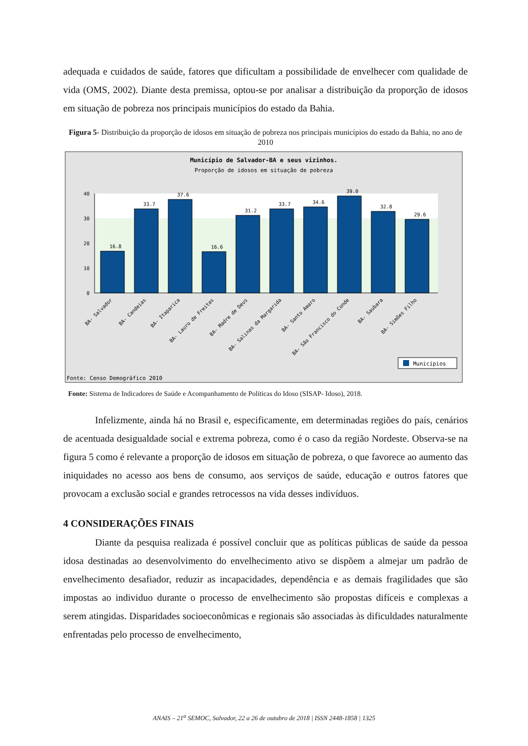adequada e cuidados de saúde, fatores que dificultam a possibilidade de envelhecer com qualidade de vida (OMS, 2002). Diante desta premissa, optou-se por analisar a distribuição da proporção de idosos em situação de pobreza nos principais municípios do estado da Bahia.
Figura 5- Distribuição da proporção de idosos em situação de pobreza nos principais municípios do estado da Bahia, no ano de 2010
Município de Salvador-BA e seus vizinhos.
Proporção de idosos em situação de pobreza
40
30
20
10
0
16.8
33.7
37.6
16.6
31.2
33.7
34.6
39.0
32.8
29.6
BA- Salvador
BA- Candeias
BA- Itaparica
BA- Lauro de Freitas
BA- Madre de Deus
BA- Salinas da Margarida
BA- Santo Amaro
BA- São Francisco do Conde
BA- Saubara
BA- Simões Filho
Municípios
Fonte: Censo Demográfico 2010
Fonte: Sistema de Indicadores de Saúde e Acompanhamento de Políticas do Idoso (SISAP- Idoso), 2018.
Infelizmente, ainda há no Brasil e, especificamente, em determinadas regiões do país, cenários de acentuada desigualdade social e extrema pobreza, como é o caso da região Nordeste. Observa-se na figura 5 como é relevante a proporção de idosos em situação de pobreza, o que favorece ao aumento das iniquidades no acesso aos bens de consumo, aos serviços de saúde, educação e outros fatores que provocam a exclusão social e grandes retrocessos na vida desses indivíduos.
4 CONSIDERAÇÕES FINAIS
Diante da pesquisa realizada é possível concluir que as políticas públicas de saúde da pessoa idosa destinadas ao desenvolvimento do envelhecimento ativo se dispõem a almejar um padrão de envelhecimento desafiador, reduzir as incapacidades, dependência e as demais fragilidades que são impostas ao individuo durante o processo de envelhecimento são propostas difíceis e complexas a serem atingidas. Disparidades socioeconômicas e regionais são associadas às dificuldades naturalmente enfrentadas pelo processo de envelhecimento,
ANAIS – 21<sup>a</sup> SEMOC, Salvador, 22 a 26 de outubro de 2018 | ISSN 2448-1858 | 1325